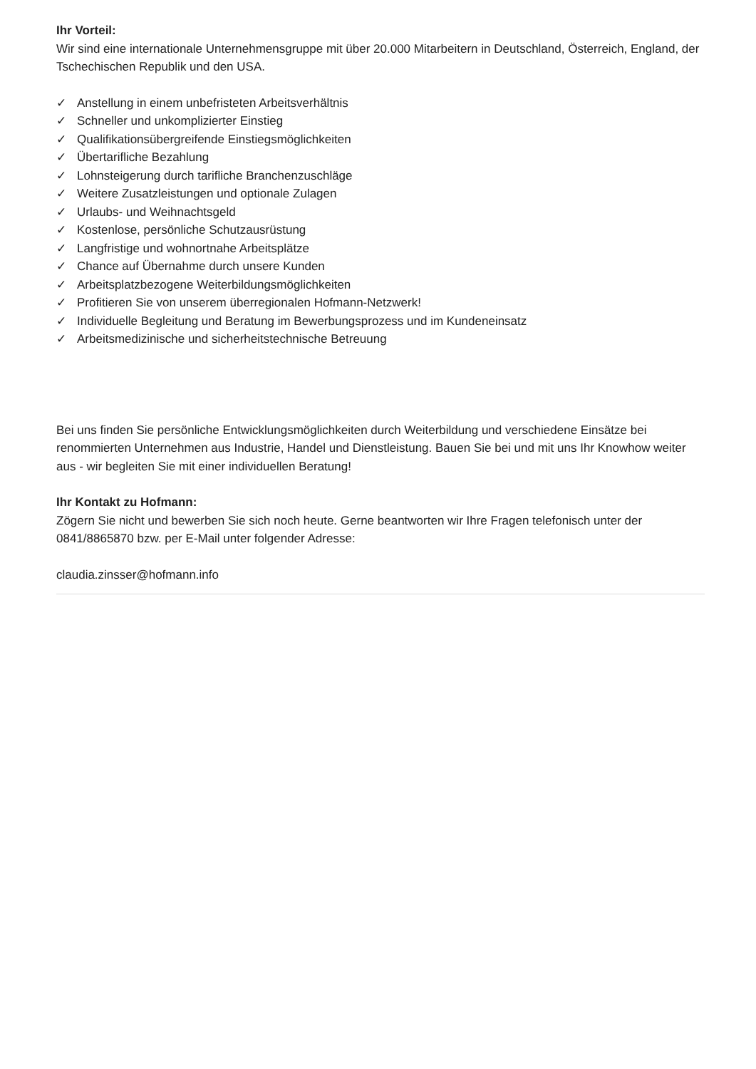Ihr Vorteil:
Wir sind eine internationale Unternehmensgruppe mit über 20.000 Mitarbeitern in Deutschland, Österreich, England, der Tschechischen Republik und den USA.
✓ Anstellung in einem unbefristeten Arbeitsverhältnis
✓ Schneller und unkomplizierter Einstieg
✓ Qualifikationsübergreifende Einstiegsmöglichkeiten
✓ Übertarifliche Bezahlung
✓ Lohnsteigerung durch tarifliche Branchenzuschläge
✓ Weitere Zusatzleistungen und optionale Zulagen
✓ Urlaubs- und Weihnachtsgeld
✓ Kostenlose, persönliche Schutzausrüstung
✓ Langfristige und wohnortnahe Arbeitsplätze
✓ Chance auf Übernahme durch unsere Kunden
✓ Arbeitsplatzbezogene Weiterbildungsmöglichkeiten
✓ Profitieren Sie von unserem überregionalen Hofmann-Netzwerk!
✓ Individuelle Begleitung und Beratung im Bewerbungsprozess und im Kundeneinsatz
✓ Arbeitsmedizinische und sicherheitstechnische Betreuung
Bei uns finden Sie persönliche Entwicklungsmöglichkeiten durch Weiterbildung und verschiedene Einsätze bei renommierten Unternehmen aus Industrie, Handel und Dienstleistung. Bauen Sie bei und mit uns Ihr Knowhow weiter aus - wir begleiten Sie mit einer individuellen Beratung!
Ihr Kontakt zu Hofmann:
Zögern Sie nicht und bewerben Sie sich noch heute. Gerne beantworten wir Ihre Fragen telefonisch unter der 0841/8865870 bzw. per E-Mail unter folgender Adresse:
claudia.zinsser@hofmann.info